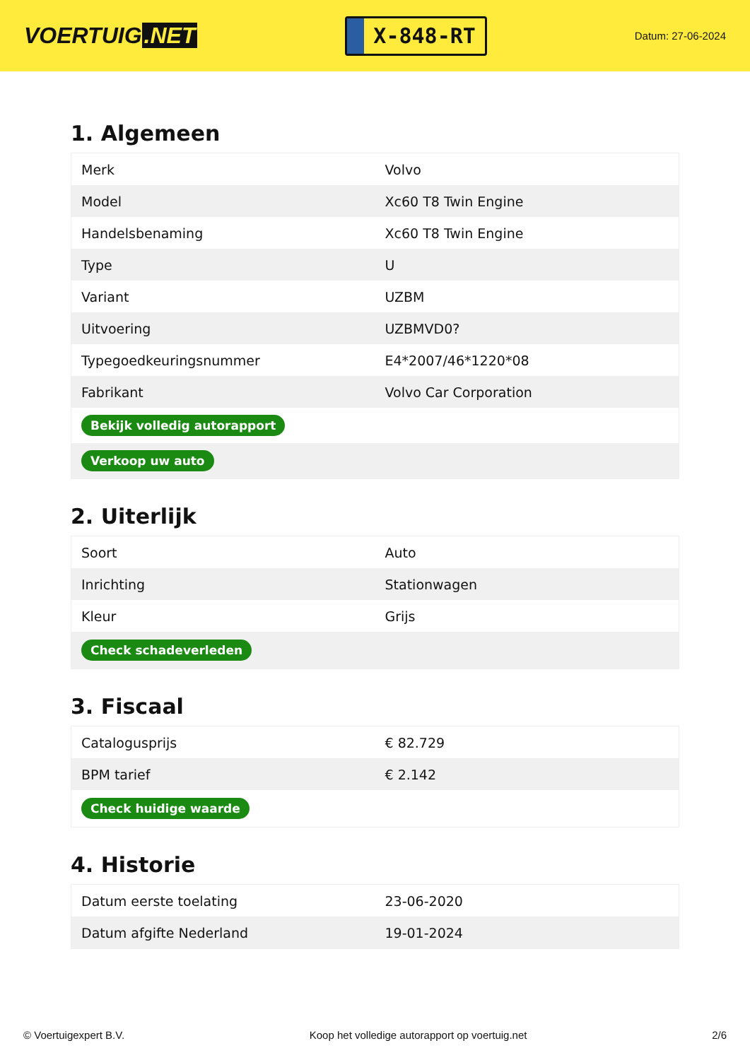VOERTUIG.NET
X-848-RT
Datum: 27-06-2024
1. Algemeen
| Merk | Volvo |
| Model | Xc60 T8 Twin Engine |
| Handelsbenaming | Xc60 T8 Twin Engine |
| Type | U |
| Variant | UZBM |
| Uitvoering | UZBMVD0? |
| Typegoedkeuringsnummer | E4*2007/46*1220*08 |
| Fabrikant | Volvo Car Corporation |
| Bekijk volledig autorapport | |
| Verkoop uw auto | |
2. Uiterlijk
| Soort | Auto |
| Inrichting | Stationwagen |
| Kleur | Grijs |
| Check schadeverleden | |
3. Fiscaal
| Catalogusprijs | € 82.729 |
| BPM tarief | € 2.142 |
| Check huidige waarde | |
4. Historie
| Datum eerste toelating | 23-06-2020 |
| Datum afgifte Nederland | 19-01-2024 |
© Voertuigexpert B.V. Koop het volledige autorapport op voertuig.net 2/6